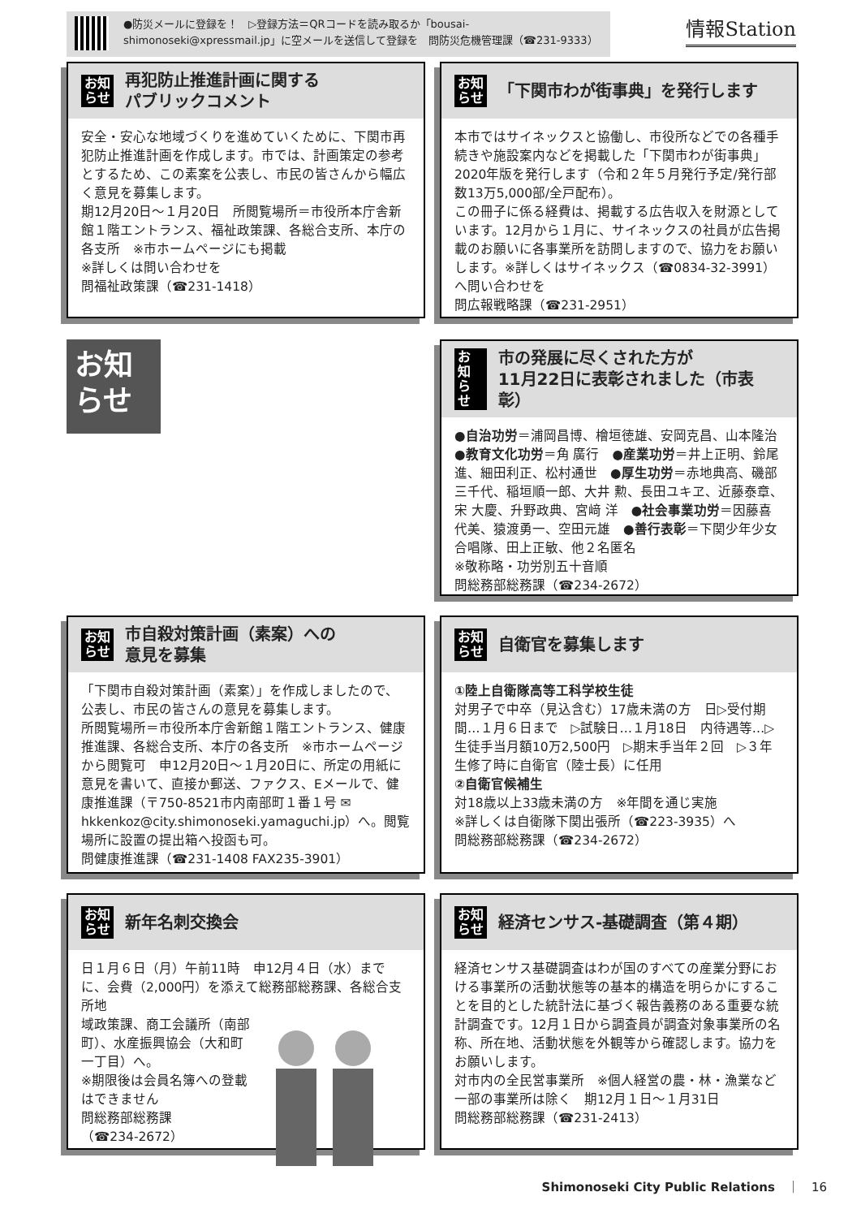●防災メールに登録を！　▷登録方法＝QRコードを読み取るか「bousai-shimonoseki@xpressmail.jp」に空メールを送信して登録を　問防災危機管理課（☎231-9333）
情報Station
お知
らせ 再犯防止推進計画に関する
パブリックコメント
安全・安心な地域づくりを進めていくために、下関市再犯防止推進計画を作成します。市では、計画策定の参考とするため、この素案を公表し、市民の皆さんから幅広く意見を募集します。
期12月20日～１月20日　所閲覧場所＝市役所本庁舎新館１階エントランス、福祉政策課、各総合支所、本庁の各支所　※市ホームページにも掲載
※詳しくは問い合わせを
問福祉政策課（☎231-1418）
お知
らせ 「下関市わが街事典」を発行します
本市ではサイネックスと協働し、市役所などでの各種手続きや施設案内などを掲載した「下関市わが街事典」2020年版を発行します（令和２年５月発行予定/発行部数13万5,000部/全戸配布）。
この冊子に係る経費は、掲載する広告収入を財源としています。12月から１月に、サイネックスの社員が広告掲載のお願いに各事業所を訪問しますので、協力をお願いします。※詳しくはサイネックス（☎0834-32-3991）へ問い合わせを
問広報戦略課（☎231-2951）
お知
らせ
お知
らせ 市の発展に尽くされた方が
11月22日に表彰されました（市表彰）
●自治功労＝浦岡昌博、檜垣徳雄、安岡克昌、山本隆治　●教育文化功労＝角 廣行　●産業功労＝井上正明、鈴尾 進、細田利正、松村通世　●厚生功労＝赤地典高、磯部三千代、稲垣順一郎、大井 勲、長田ユキヱ、近藤泰章、宋 大慶、升野政典、宮﨑 洋　●社会事業功労＝因藤喜代美、猿渡勇一、空田元雄　●善行表彰＝下関少年少女合唱隊、田上正敏、他２名匿名
※敬称略・功労別五十音順
問総務部総務課（☎234-2672）
お知
らせ 市自殺対策計画（素案）への
意見を募集
「下関市自殺対策計画（素案）」を作成しましたので、公表し、市民の皆さんの意見を募集します。
所閲覧場所＝市役所本庁舎新館１階エントランス、健康推進課、各総合支所、本庁の各支所　※市ホームページから閲覧可　申12月20日～１月20日に、所定の用紙に意見を書いて、直接か郵送、ファクス、Eメールで、健康推進課（〒750-8521市内南部町１番１号 ✉hkkenkoz@city.shimonoseki.yamaguchi.jp）へ。閲覧場所に設置の提出箱へ投函も可。
問健康推進課（☎231-1408 FAX235-3901）
お知
らせ 自衛官を募集します
①陸上自衛隊高等工科学校生徒
対男子で中卒（見込含む）17歳未満の方　日▷受付期間…１月６日まで　▷試験日…１月18日　内待遇等…▷生徒手当月額10万2,500円　▷期末手当年２回　▷３年生修了時に自衛官（陸士長）に任用
②自衛官候補生
対18歳以上33歳未満の方　※年間を通じ実施
※詳しくは自衛隊下関出張所（☎223-3935）へ
問総務部総務課（☎234-2672）
お知
らせ 新年名刺交換会
日１月６日（月）午前11時　申12月４日（水）までに、会費（2,000円）を添えて総務部総務課、各総合支所地
域政策課、商工会議所（南部町）、水産振興協会（大和町一丁目）へ。
※期限後は会員名簿への登載はできません
問総務部総務課
（☎234-2672）
お知
らせ 経済センサス-基礎調査（第４期）
経済センサス基礎調査はわが国のすべての産業分野における事業所の活動状態等の基本的構造を明らかにすることを目的とした統計法に基づく報告義務のある重要な統計調査です。12月１日から調査員が調査対象事業所の名称、所在地、活動状態を外観等から確認します。協力をお願いします。
対市内の全民営事業所　※個人経営の農・林・漁業など一部の事業所は除く　期12月１日～１月31日
問総務部総務課（☎231-2413）
Shimonoseki City Public Relations　｜　16